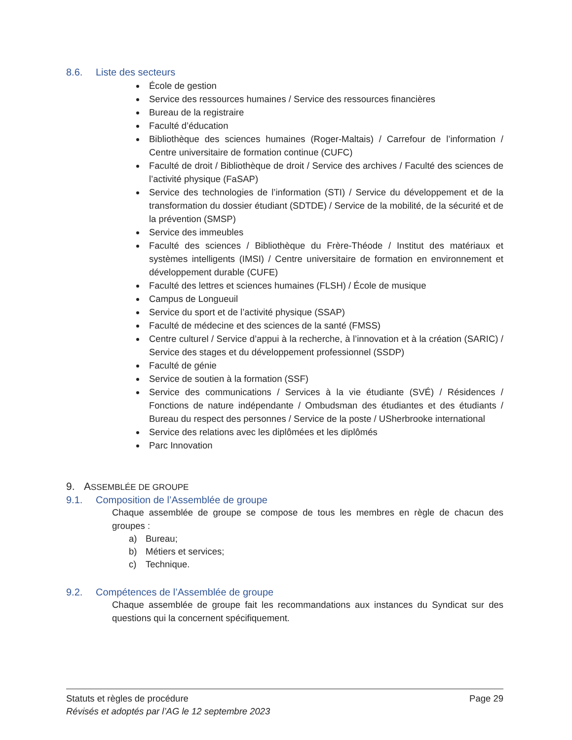8.6. Liste des secteurs
École de gestion
Service des ressources humaines / Service des ressources financières
Bureau de la registraire
Faculté d’éducation
Bibliothèque des sciences humaines (Roger-Maltais) / Carrefour de l’information / Centre universitaire de formation continue (CUFC)
Faculté de droit / Bibliothèque de droit / Service des archives / Faculté des sciences de l’activité physique (FaSAP)
Service des technologies de l’information (STI) / Service du développement et de la transformation du dossier étudiant (SDTDE) / Service de la mobilité, de la sécurité et de la prévention (SMSP)
Service des immeubles
Faculté des sciences / Bibliothèque du Frère-Théode / Institut des matériaux et systèmes intelligents (IMSI) / Centre universitaire de formation en environnement et développement durable (CUFE)
Faculté des lettres et sciences humaines (FLSH) / École de musique
Campus de Longueuil
Service du sport et de l’activité physique (SSAP)
Faculté de médecine et des sciences de la santé (FMSS)
Centre culturel / Service d’appui à la recherche, à l’innovation et à la création (SARIC) / Service des stages et du développement professionnel (SSDP)
Faculté de génie
Service de soutien à la formation (SSF)
Service des communications / Services à la vie étudiante (SVÉ) / Résidences / Fonctions de nature indépendante / Ombudsman des étudiantes et des étudiants / Bureau du respect des personnes / Service de la poste / USherbrooke international
Service des relations avec les diplômées et les diplômés
Parc Innovation
9. ASSEMBLÉE DE GROUPE
9.1. Composition de l’Assemblée de groupe
Chaque assemblée de groupe se compose de tous les membres en règle de chacun des groupes :
a) Bureau;
b) Métiers et services;
c) Technique.
9.2. Compétences de l’Assemblée de groupe
Chaque assemblée de groupe fait les recommandations aux instances du Syndicat sur des questions qui la concernent spécifiquement.
Statuts et règles de procédure Page 29
Révisés et adoptés par l’AG le 12 septembre 2023